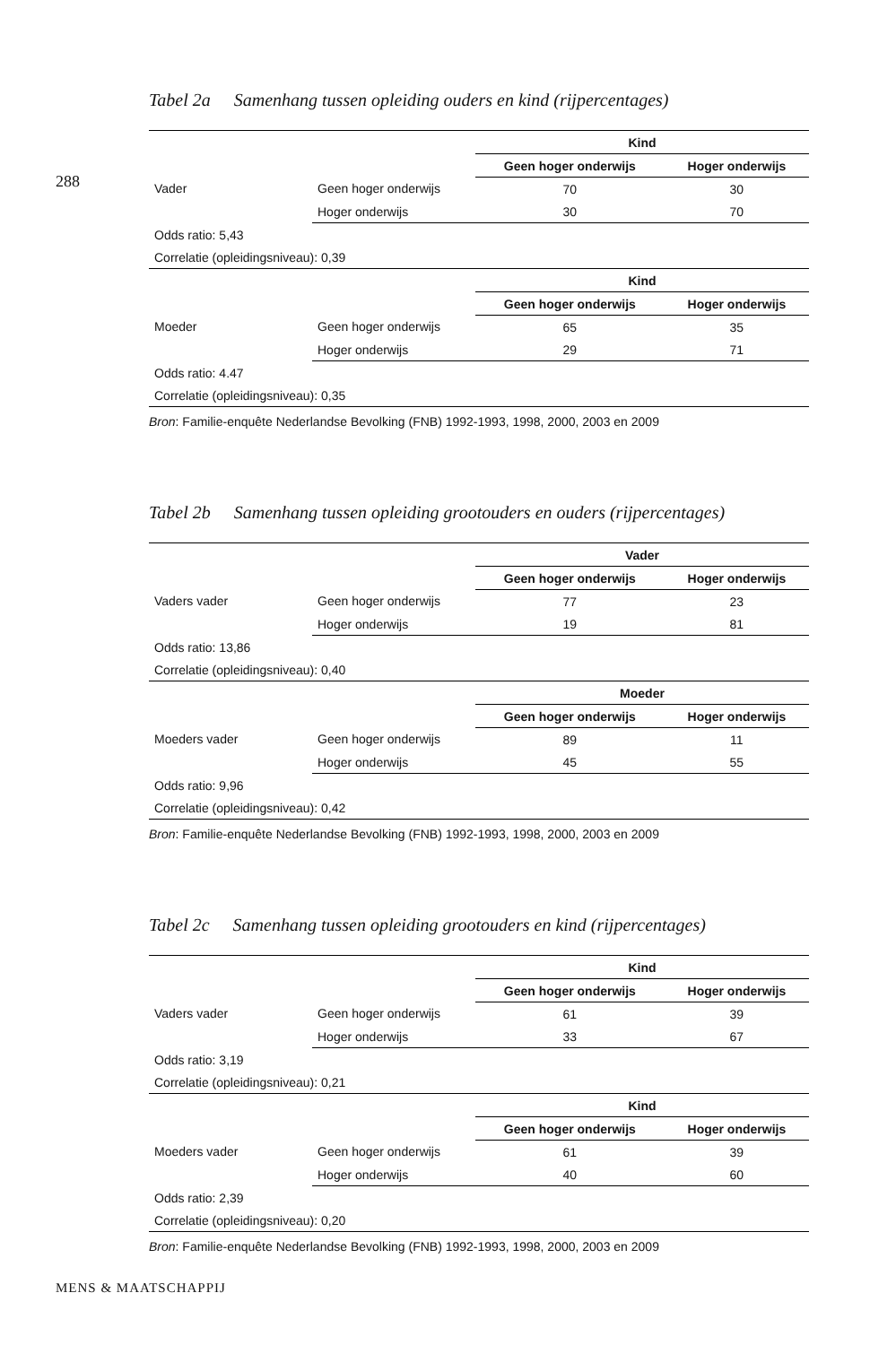288
Tabel 2a Samenhang tussen opleiding ouders en kind (rijpercentages)
| | | Kind | |
| | | Geen hoger onderwijs | Hoger onderwijs |
| Vader | Geen hoger onderwijs | 70 | 30 |
| | Hoger onderwijs | 30 | 70 |
| Odds ratio: 5,43 | | | |
| Correlatie (opleidingsniveau): 0,39 | | | |
| | | Kind | |
| | | Geen hoger onderwijs | Hoger onderwijs |
| Moeder | Geen hoger onderwijs | 65 | 35 |
| | Hoger onderwijs | 29 | 71 |
| Odds ratio: 4.47 | | | |
| Correlatie (opleidingsniveau): 0,35 | | | |
Bron: Familie-enquête Nederlandse Bevolking (FNB) 1992-1993, 1998, 2000, 2003 en 2009
Tabel 2b Samenhang tussen opleiding grootouders en ouders (rijpercentages)
| | | Vader | |
| | | Geen hoger onderwijs | Hoger onderwijs |
| Vaders vader | Geen hoger onderwijs | 77 | 23 |
| | Hoger onderwijs | 19 | 81 |
| Odds ratio: 13,86 | | | |
| Correlatie (opleidingsniveau): 0,40 | | | |
| | | Moeder | |
| | | Geen hoger onderwijs | Hoger onderwijs |
| Moeders vader | Geen hoger onderwijs | 89 | 11 |
| | Hoger onderwijs | 45 | 55 |
| Odds ratio: 9,96 | | | |
| Correlatie (opleidingsniveau): 0,42 | | | |
Bron: Familie-enquête Nederlandse Bevolking (FNB) 1992-1993, 1998, 2000, 2003 en 2009
Tabel 2c Samenhang tussen opleiding grootouders en kind (rijpercentages)
| | | Kind | |
| | | Geen hoger onderwijs | Hoger onderwijs |
| Vaders vader | Geen hoger onderwijs | 61 | 39 |
| | Hoger onderwijs | 33 | 67 |
| Odds ratio: 3,19 | | | |
| Correlatie (opleidingsniveau): 0,21 | | | |
| | | Kind | |
| | | Geen hoger onderwijs | Hoger onderwijs |
| Moeders vader | Geen hoger onderwijs | 61 | 39 |
| | Hoger onderwijs | 40 | 60 |
| Odds ratio: 2,39 | | | |
| Correlatie (opleidingsniveau): 0,20 | | | |
Bron: Familie-enquête Nederlandse Bevolking (FNB) 1992-1993, 1998, 2000, 2003 en 2009
MENS & MAATSCHAPPIJ